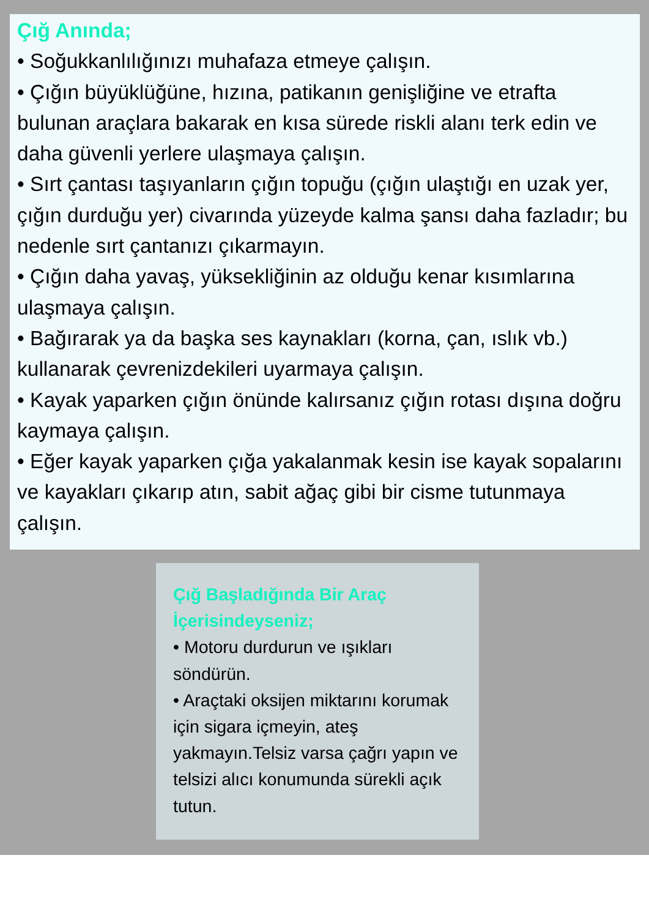Çığ Anında;
• Soğukkanlılığınızı muhafaza etmeye çalışın.
• Çığın büyüklüğüne, hızına, patikanın genişliğine ve etrafta bulunan araçlara bakarak en kısa sürede riskli alanı terk edin ve daha güvenli yerlere ulaşmaya çalışın.
• Sırt çantası taşıyanların çığın topuğu (çığın ulaştığı en uzak yer, çığın durduğu yer) civarında yüzeyde kalma şansı daha fazladır; bu nedenle sırt çantanızı çıkarmayın.
• Çığın daha yavaş, yüksekliğinin az olduğu kenar kısımlarına ulaşmaya çalışın.
• Bağırarak ya da başka ses kaynakları (korna, çan, ıslık vb.) kullanarak çevrenizdekileri uyarmaya çalışın.
• Kayak yaparken çığın önünde kalırsanız çığın rotası dışına doğru kaymaya çalışın.
• Eğer kayak yaparken çığa yakalanmak kesin ise kayak sopalarını ve kayakları çıkarıp atın, sabit ağaç gibi bir cisme tutunmaya çalışın.
Çığ Başladığında Bir Araç İçerisindeyseniz;
• Motoru durdurun ve ışıkları söndürün.
• Araçtaki oksijen miktarını korumak için sigara içmeyin, ateş yakmayın.Telsiz varsa çağrı yapın ve telsizi alıcı konumunda sürekli açık tutun.